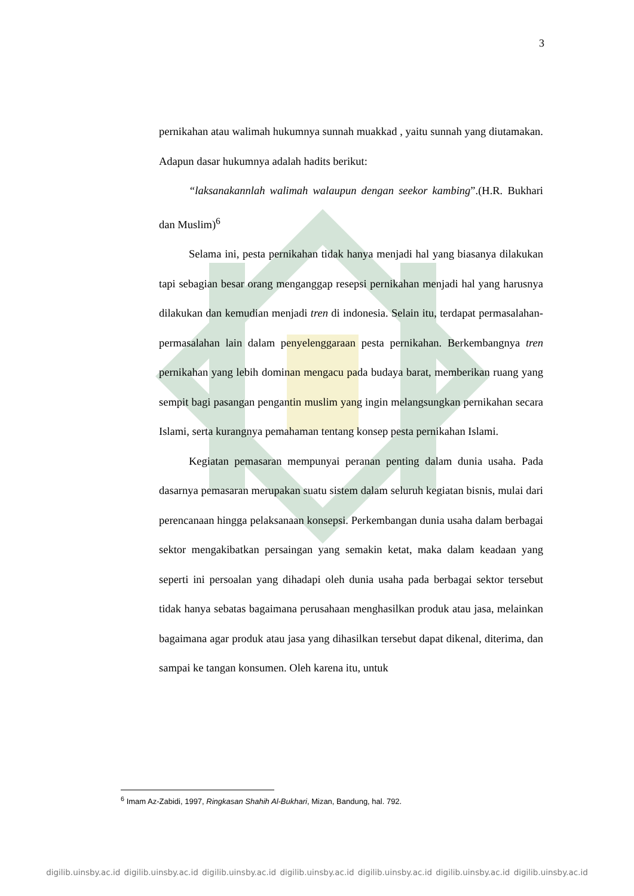3
pernikahan atau walimah hukumnya sunnah muakkad , yaitu sunnah yang diutamakan. Adapun dasar hukumnya adalah hadits berikut:
“laksanakannlah walimah walaupun dengan seekor kambing”.(H.R. Bukhari dan Muslim)<sup>6</sup>
Selama ini, pesta pernikahan tidak hanya menjadi hal yang biasanya dilakukan tapi sebagian besar orang menganggap resepsi pernikahan menjadi hal yang harusnya dilakukan dan kemudian menjadi tren di indonesia. Selain itu, terdapat permasalahan-permasalahan lain dalam penyelenggaraan pesta pernikahan. Berkembangnya tren pernikahan yang lebih dominan mengacu pada budaya barat, memberikan ruang yang sempit bagi pasangan pengantin muslim yang ingin melangsungkan pernikahan secara Islami, serta kurangnya pemahaman tentang konsep pesta pernikahan Islami.
Kegiatan pemasaran mempunyai peranan penting dalam dunia usaha. Pada dasarnya pemasaran merupakan suatu sistem dalam seluruh kegiatan bisnis, mulai dari perencanaan hingga pelaksanaan konsepsi. Perkembangan dunia usaha dalam berbagai sektor mengakibatkan persaingan yang semakin ketat, maka dalam keadaan yang seperti ini persoalan yang dihadapi oleh dunia usaha pada berbagai sektor tersebut tidak hanya sebatas bagaimana perusahaan menghasilkan produk atau jasa, melainkan bagaimana agar produk atau jasa yang dihasilkan tersebut dapat dikenal, diterima, dan sampai ke tangan konsumen. Oleh karena itu, untuk
<sup>6</sup> Imam Az-Zabidi, 1997, Ringkasan Shahih Al-Bukhari, Mizan, Bandung, hal. 792.
digilib.uinsby.ac.id digilib.uinsby.ac.id digilib.uinsby.ac.id digilib.uinsby.ac.id digilib.uinsby.ac.id digilib.uinsby.ac.id digilib.uinsby.ac.id